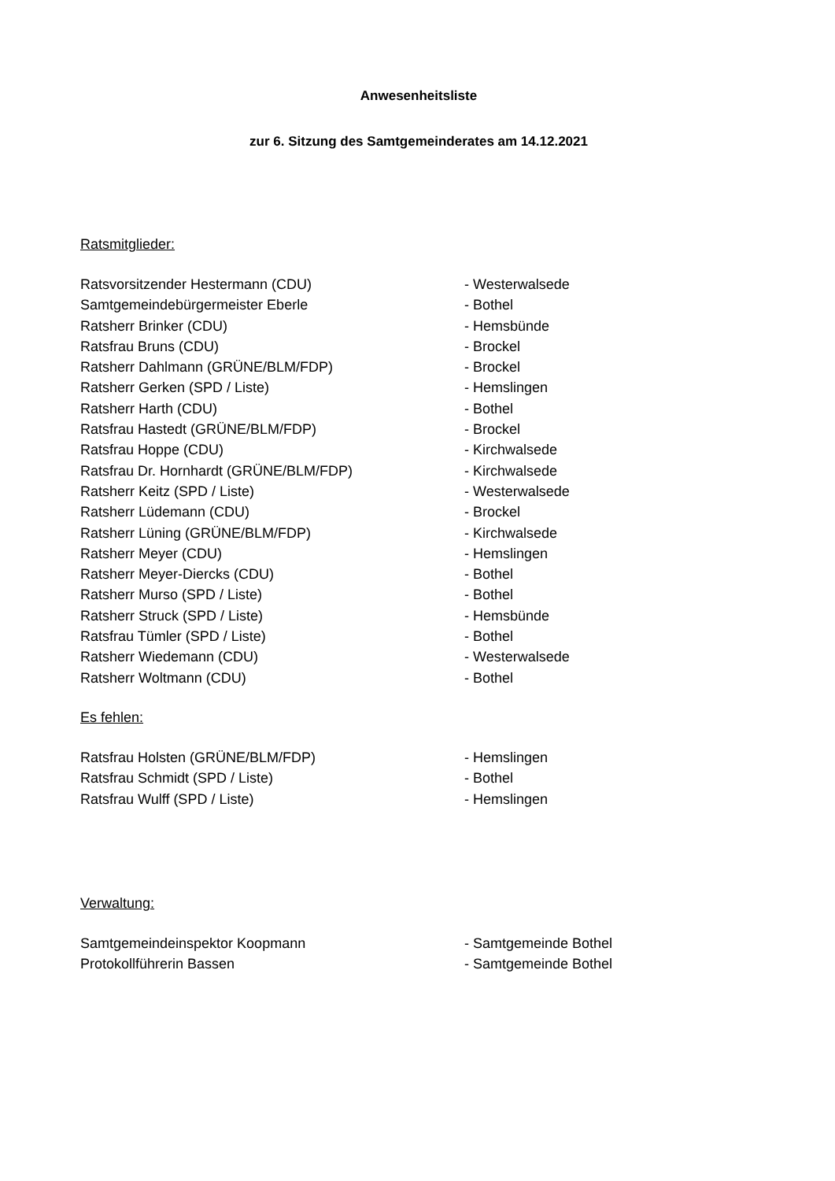Anwesenheitsliste
zur 6. Sitzung des Samtgemeinderates am 14.12.2021
Ratsmitglieder:
| Ratsvorsitzender Hestermann (CDU) | - Westerwalsede |
| Samtgemeindebürgermeister Eberle | - Bothel |
| Ratsherr Brinker (CDU) | - Hemsbünde |
| Ratsfrau Bruns (CDU) | - Brockel |
| Ratsherr Dahlmann (GRÜNE/BLM/FDP) | - Brockel |
| Ratsherr Gerken (SPD / Liste) | - Hemslingen |
| Ratsherr Harth (CDU) | - Bothel |
| Ratsfrau Hastedt (GRÜNE/BLM/FDP) | - Brockel |
| Ratsfrau Hoppe (CDU) | - Kirchwalsede |
| Ratsfrau Dr. Hornhardt (GRÜNE/BLM/FDP) | - Kirchwalsede |
| Ratsherr Keitz (SPD / Liste) | - Westerwalsede |
| Ratsherr Lüdemann (CDU) | - Brockel |
| Ratsherr Lüning (GRÜNE/BLM/FDP) | - Kirchwalsede |
| Ratsherr Meyer (CDU) | - Hemslingen |
| Ratsherr Meyer-Diercks (CDU) | - Bothel |
| Ratsherr Murso (SPD / Liste) | - Bothel |
| Ratsherr Struck (SPD / Liste) | - Hemsbünde |
| Ratsfrau Tümler (SPD / Liste) | - Bothel |
| Ratsherr Wiedemann (CDU) | - Westerwalsede |
| Ratsherr Woltmann (CDU) | - Bothel |
Es fehlen:
| Ratsfrau Holsten (GRÜNE/BLM/FDP) | - Hemslingen |
| Ratsfrau Schmidt (SPD / Liste) | - Bothel |
| Ratsfrau Wulff (SPD / Liste) | - Hemslingen |
Verwaltung:
| Samtgemeindeinspektor Koopmann | - Samtgemeinde Bothel |
| Protokollführerin Bassen | - Samtgemeinde Bothel |